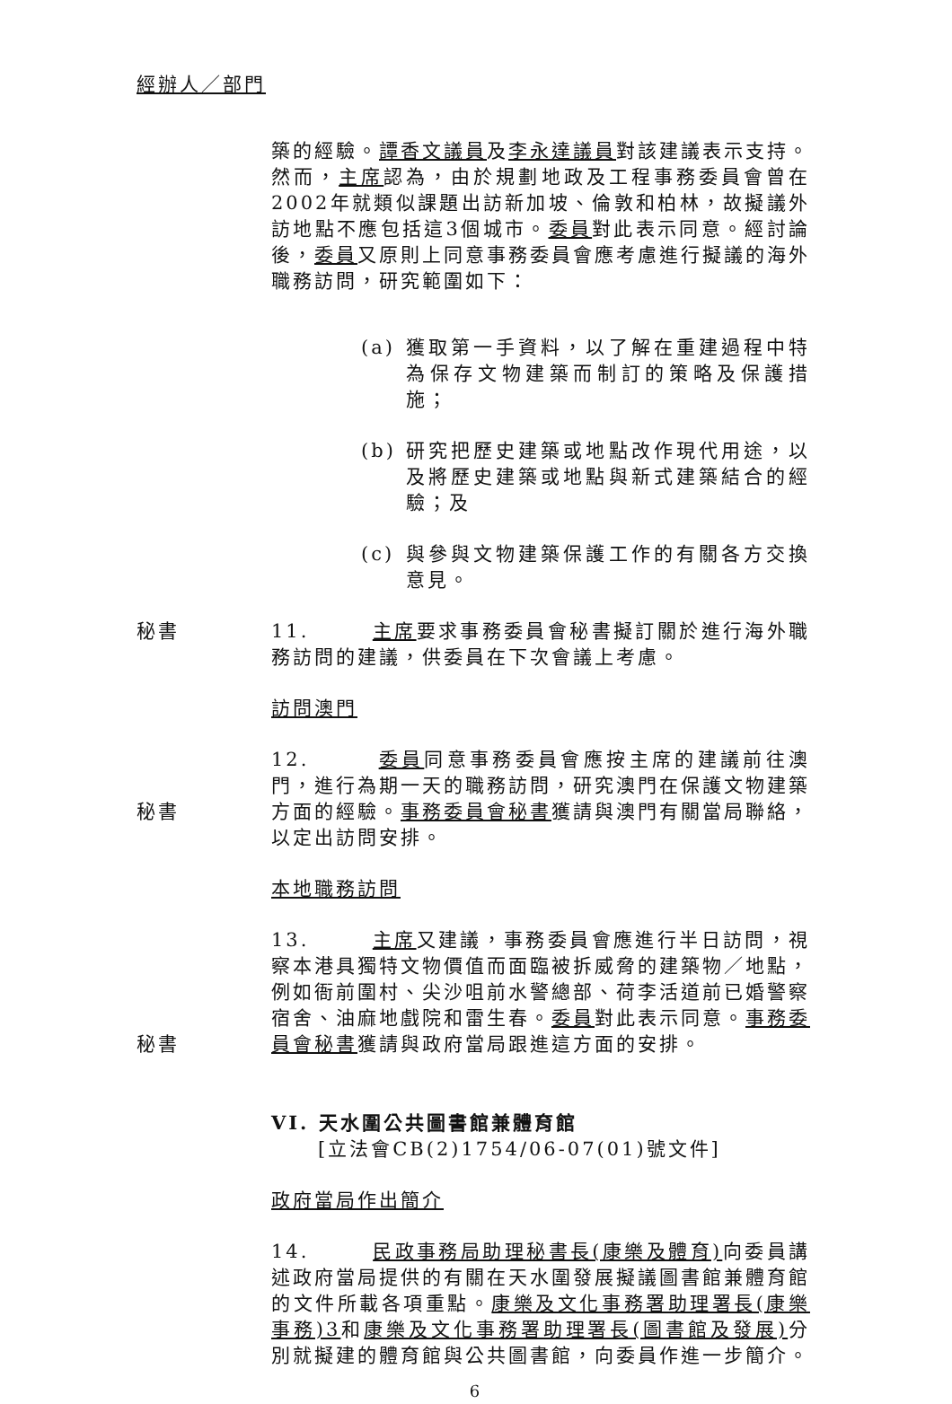經辦人／部門
築的經驗。譚香文議員及李永達議員對該建議表示支持。然而，主席認為，由於規劃地政及工程事務委員會曾在2002年就類似課題出訪新加坡、倫敦和柏林，故擬議外訪地點不應包括這3個城市。委員對此表示同意。經討論後，委員又原則上同意事務委員會應考慮進行擬議的海外職務訪問，研究範圍如下：
(a) 獲取第一手資料，以了解在重建過程中特為保存文物建築而制訂的策略及保護措施；
(b) 研究把歷史建築或地點改作現代用途，以及將歷史建築或地點與新式建築結合的經驗；及
(c) 與參與文物建築保護工作的有關各方交換意見。
秘書 11. 主席要求事務委員會秘書擬訂關於進行海外職務訪問的建議，供委員在下次會議上考慮。
訪問澳門
秘書 12. 委員同意事務委員會應按主席的建議前往澳門，進行為期一天的職務訪問，研究澳門在保護文物建築方面的經驗。事務委員會秘書獲請與澳門有關當局聯絡，以定出訪問安排。
本地職務訪問
秘書 13. 主席又建議，事務委員會應進行半日訪問，視察本港具獨特文物價值而面臨被拆威脅的建築物／地點，例如衙前圍村、尖沙咀前水警總部、荷李活道前已婚警察宿舍、油麻地戲院和雷生春。委員對此表示同意。事務委員會秘書獲請與政府當局跟進這方面的安排。
VI. 天水圍公共圖書館兼體育館
[立法會CB(2)1754/06-07(01)號文件]
政府當局作出簡介
14. 民政事務局助理秘書長(康樂及體育) 向委員講述政府當局提供的有關在天水圍發展擬議圖書館兼體育館的文件所載各項重點。康樂及文化事務署助理署長(康樂事務)3和康樂及文化事務署助理署長(圖書館及發展) 分別就擬建的體育館與公共圖書館，向委員作進一步簡介。
6